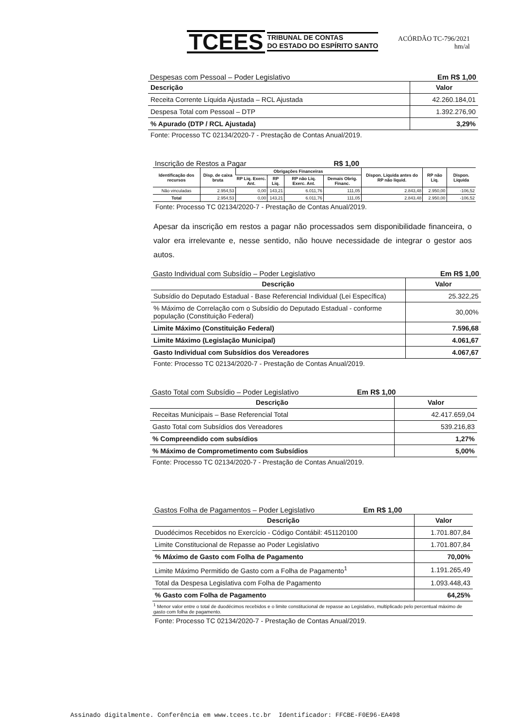TCEES TRIBUNAL DE CONTAS
DO ESTADO DO ESPÍRITO SANTO
ACÓRDÃO TC-796/2021
hm/al
Despesas com Pessoal – Poder Legislativo Em R$ 1,00
| Descrição | Valor |
| --- | --- |
| Receita Corrente Líquida Ajustada – RCL Ajustada | 42.260.184,01 |
| Despesa Total com Pessoal – DTP | 1.392.276,90 |
| % Apurado (DTP / RCL Ajustada) | 3,29% |
Fonte: Processo TC 02134/2020-7 - Prestação de Contas Anual/2019.
Inscrição de Restos a Pagar R$ 1,00
| Identificação dos recursos | Disp. de caixa bruta | Obrigações Financeiras | | | | Dispon. Líquida antes do RP não liquid. | RP não Liq. | Dispon. Líquida |
| --- | --- | --- | --- | --- | --- | --- | --- | --- |
| | | RP Liq. Exerc. Ant. | RP Liq. | RP não Liq. Exerc. Ant. | Demais Obrig. Financ. | | | |
| Não vinculadas | 2.954,53 | 0,00 | 143,21 | 6.011,76 | 111,05 | 2.843,48 | 2.950,00 | -106,52 |
| Total | 2.954,53 | 0,00 | 143,21 | 6.011,76 | 111,05 | 2.843,48 | 2.950,00 | -106,52 |
Fonte: Processo TC 02134/2020-7 - Prestação de Contas Anual/2019.
Apesar da inscrição em restos a pagar não processados sem disponibilidade financeira, o valor era irrelevante e, nesse sentido, não houve necessidade de integrar o gestor aos autos.
Gasto Individual com Subsídio – Poder Legislativo Em R$ 1,00
| Descrição | Valor |
| --- | --- |
| Subsídio do Deputado Estadual - Base Referencial Individual (Lei Específica) | 25.322,25 |
| % Máximo de Correlação com o Subsídio do Deputado Estadual - conforme população (Constituição Federal) | 30,00% |
| Limite Máximo (Constituição Federal) | 7.596,68 |
| Limite Máximo (Legislação Municipal) | 4.061,67 |
| Gasto Individual com Subsídios dos Vereadores | 4.067,67 |
Fonte: Processo TC 02134/2020-7 - Prestação de Contas Anual/2019.
Gasto Total com Subsídio – Poder Legislativo Em R$ 1,00
| Descrição | Valor |
| --- | --- |
| Receitas Municipais – Base Referencial Total | 42.417.659,04 |
| Gasto Total com Subsídios dos Vereadores | 539.216,83 |
| % Compreendido com subsídios | 1,27% |
| % Máximo de Comprometimento com Subsídios | 5,00% |
Fonte: Processo TC 02134/2020-7 - Prestação de Contas Anual/2019.
Gastos Folha de Pagamentos – Poder Legislativo Em R$ 1,00
| Descrição | Valor |
| --- | --- |
| Duodécimos Recebidos no Exercício - Código Contábil: 451120100 | 1.701.807,84 |
| Limite Constitucional de Repasse ao Poder Legislativo | 1.701.807,84 |
| % Máximo de Gasto com Folha de Pagamento | 70,00% |
| Limite Máximo Permitido de Gasto com a Folha de Pagamento<sup>1</sup> | 1.191.265,49 |
| Total da Despesa Legislativa com Folha de Pagamento | 1.093.448,43 |
| % Gasto com Folha de Pagamento | 64,25% |
<sup>1</sup> Menor valor entre o total de duodécimos recebidos e o limite constitucional de repasse ao Legislativo, multiplicado pelo percentual máximo de gasto com folha de pagamento.
Fonte: Processo TC 02134/2020-7 - Prestação de Contas Anual/2019.
Assinado digitalmente. Conferência em www.tcees.tc.br Identificador: FFCBE-F0E96-EA498